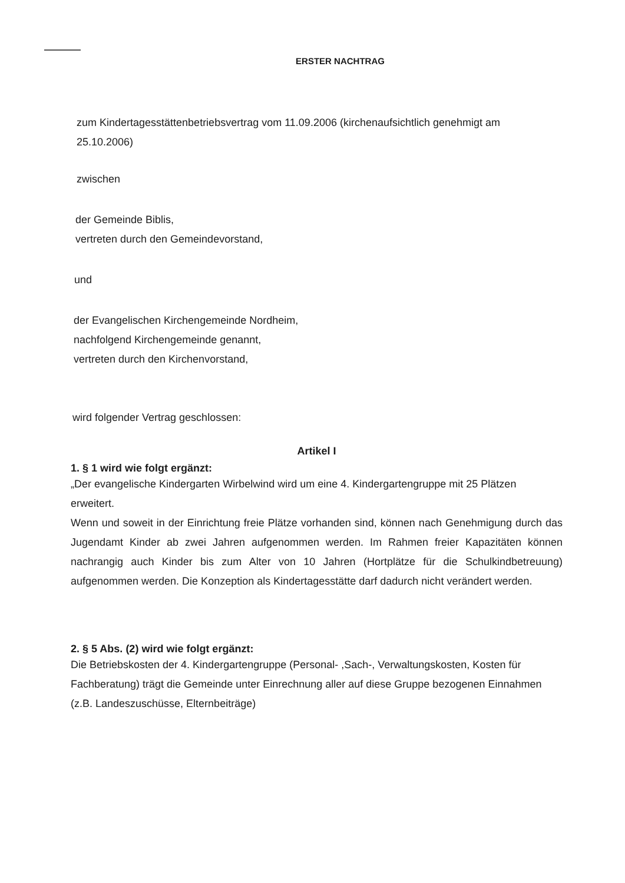ERSTER NACHTRAG
zum Kindertagesstättenbetriebsvertrag vom 11.09.2006 (kirchenaufsichtlich genehmigt am
25.10.2006)
zwischen
der Gemeinde Biblis,
vertreten durch den Gemeindevorstand,
und
der Evangelischen Kirchengemeinde Nordheim,
nachfolgend Kirchengemeinde genannt,
vertreten durch den Kirchenvorstand,
wird folgender Vertrag geschlossen:
Artikel I
1. § 1 wird wie folgt ergänzt:
„Der evangelische Kindergarten Wirbelwind wird um eine 4. Kindergartengruppe mit 25 Plätzen erweitert.
Wenn und soweit in der Einrichtung freie Plätze vorhanden sind, können nach Genehmigung durch das Jugendamt Kinder ab zwei Jahren aufgenommen werden. Im Rahmen freier Kapazitäten können nachrangig auch Kinder bis zum Alter von 10 Jahren (Hortplätze für die Schulkindbetreuung) aufgenommen werden. Die Konzeption als Kindertagesstätte darf dadurch nicht verändert werden.
2. § 5 Abs. (2) wird wie folgt ergänzt:
Die Betriebskosten der 4. Kindergartengruppe (Personal- ,Sach-, Verwaltungskosten, Kosten für Fachberatung) trägt die Gemeinde unter Einrechnung aller auf diese Gruppe bezogenen Einnahmen (z.B. Landeszuschüsse, Elternbeiträge)